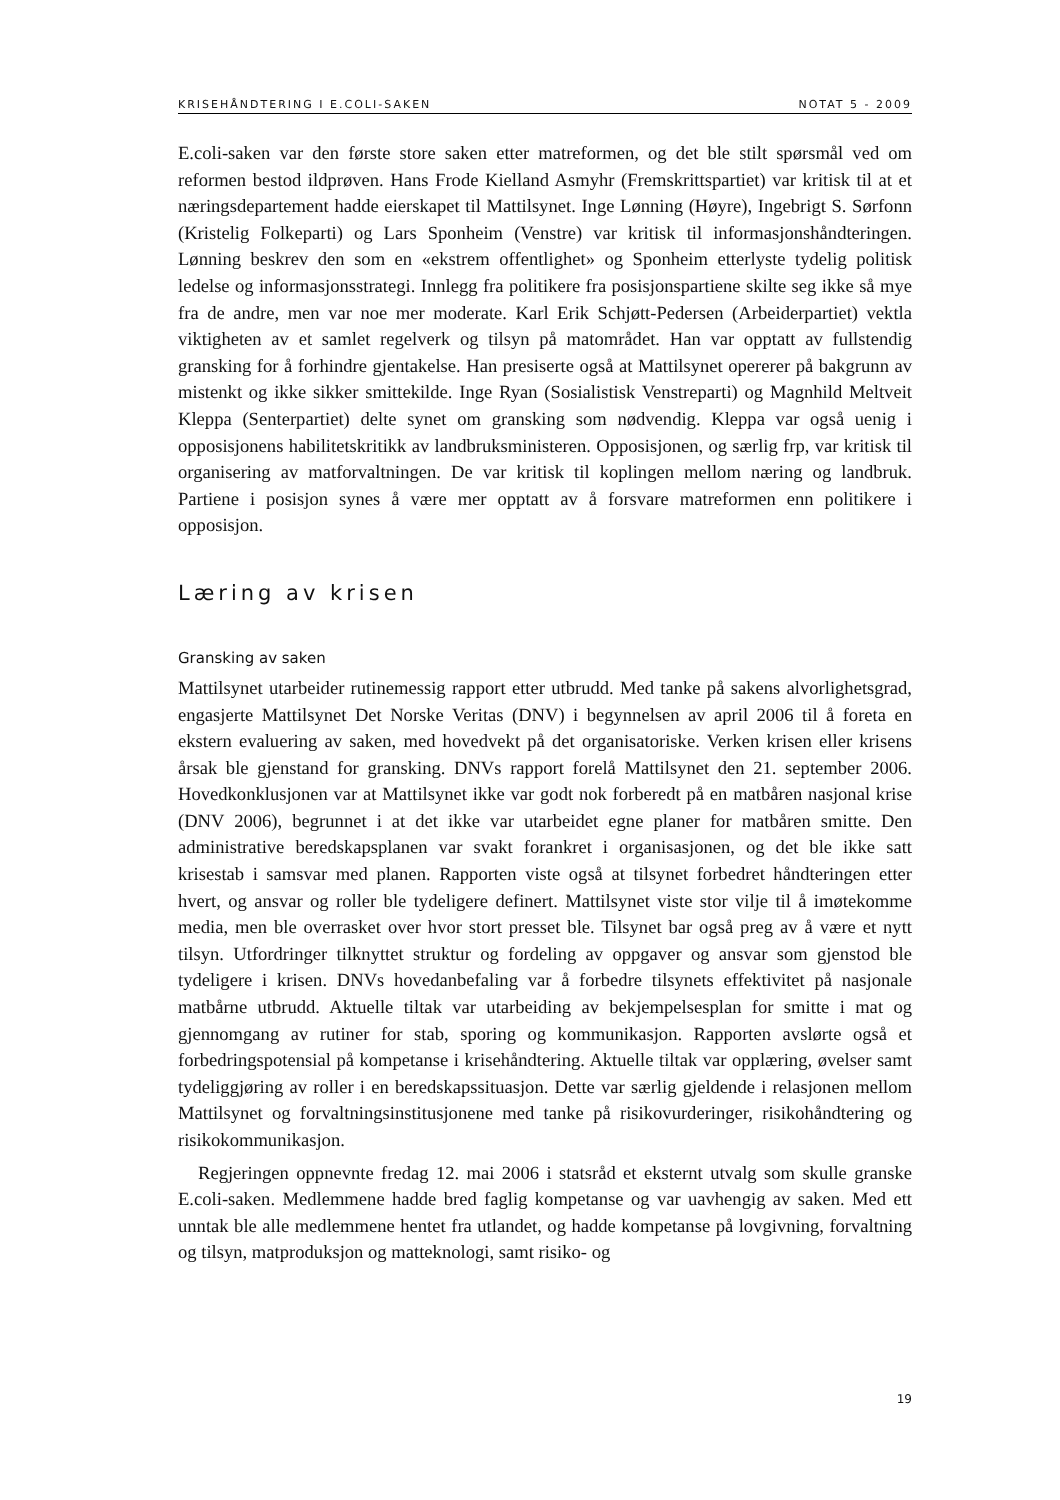KRISEHÅNDTERING I E.COLI-SAKEN NOTAT 5 - 2009
E.coli-saken var den første store saken etter matreformen, og det ble stilt spørsmål ved om reformen bestod ildprøven. Hans Frode Kielland Asmyhr (Fremskrittspartiet) var kritisk til at et næringsdepartement hadde eierskapet til Mattilsynet. Inge Lønning (Høyre), Ingebrigt S. Sørfonn (Kristelig Folkeparti) og Lars Sponheim (Venstre) var kritisk til informasjonshåndteringen. Lønning beskrev den som en «ekstrem offentlighet» og Sponheim etterlyste tydelig politisk ledelse og informasjonsstrategi. Innlegg fra politikere fra posisjonspartiene skilte seg ikke så mye fra de andre, men var noe mer moderate. Karl Erik Schjøtt-Pedersen (Arbeiderpartiet) vektla viktigheten av et samlet regelverk og tilsyn på matområdet. Han var opptatt av fullstendig gransking for å forhindre gjentakelse. Han presiserte også at Mattilsynet opererer på bakgrunn av mistenkt og ikke sikker smittekilde. Inge Ryan (Sosialistisk Venstreparti) og Magnhild Meltveit Kleppa (Senterpartiet) delte synet om gransking som nødvendig. Kleppa var også uenig i opposisjonens habilitetskritikk av landbruksministeren. Opposisjonen, og særlig frp, var kritisk til organisering av matforvaltningen. De var kritisk til koplingen mellom næring og landbruk. Partiene i posisjon synes å være mer opptatt av å forsvare matreformen enn politikere i opposisjon.
Læring av krisen
Gransking av saken
Mattilsynet utarbeider rutinemessig rapport etter utbrudd. Med tanke på sakens alvorlighetsgrad, engasjerte Mattilsynet Det Norske Veritas (DNV) i begynnelsen av april 2006 til å foreta en ekstern evaluering av saken, med hovedvekt på det organisatoriske. Verken krisen eller krisens årsak ble gjenstand for gransking. DNVs rapport forelå Mattilsynet den 21. september 2006. Hovedkonklusjonen var at Mattilsynet ikke var godt nok forberedt på en matbåren nasjonal krise (DNV 2006), begrunnet i at det ikke var utarbeidet egne planer for matbåren smitte. Den administrative beredskapsplanen var svakt forankret i organisasjonen, og det ble ikke satt krisestab i samsvar med planen. Rapporten viste også at tilsynet forbedret håndteringen etter hvert, og ansvar og roller ble tydeligere definert. Mattilsynet viste stor vilje til å imøtekomme media, men ble overrasket over hvor stort presset ble. Tilsynet bar også preg av å være et nytt tilsyn. Utfordringer tilknyttet struktur og fordeling av oppgaver og ansvar som gjenstod ble tydeligere i krisen. DNVs hovedanbefaling var å forbedre tilsynets effektivitet på nasjonale matbårne utbrudd. Aktuelle tiltak var utarbeiding av bekjempelsesplan for smitte i mat og gjennomgang av rutiner for stab, sporing og kommunikasjon. Rapporten avslørte også et forbedringspotensial på kompetanse i krisehåndtering. Aktuelle tiltak var opplæring, øvelser samt tydeliggjøring av roller i en beredskapssituasjon. Dette var særlig gjeldende i relasjonen mellom Mattilsynet og forvaltningsinstitusjonene med tanke på risikovurderinger, risikohåndtering og risikokommunikasjon.
Regjeringen oppnevnte fredag 12. mai 2006 i statsråd et eksternt utvalg som skulle granske E.coli-saken. Medlemmene hadde bred faglig kompetanse og var uavhengig av saken. Med ett unntak ble alle medlemmene hentet fra utlandet, og hadde kompetanse på lovgivning, forvaltning og tilsyn, matproduksjon og matteknologi, samt risiko- og
19